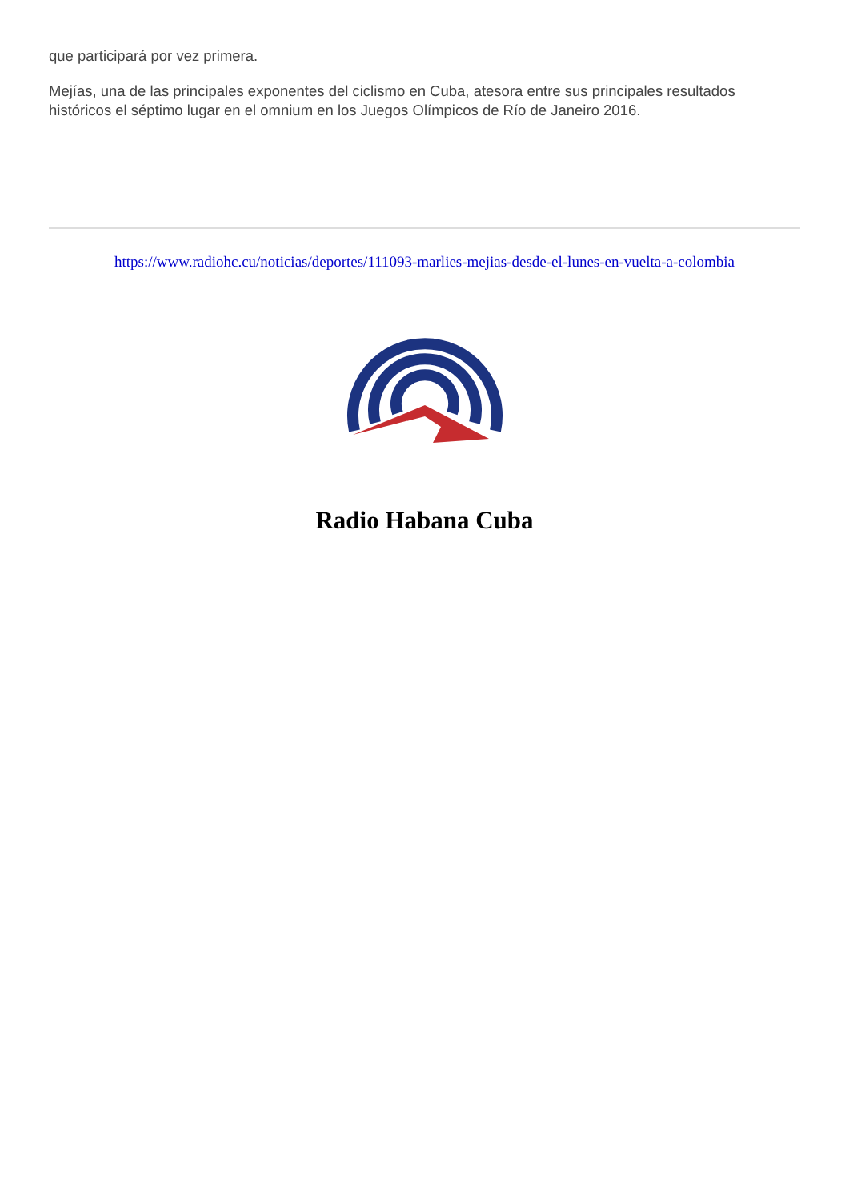que participará por vez primera.
Mejías, una de las principales exponentes del ciclismo en Cuba, atesora entre sus principales resultados históricos el séptimo lugar en el omnium en los Juegos Olímpicos de Río de Janeiro 2016.
https://www.radiohc.cu/noticias/deportes/111093-marlies-mejias-desde-el-lunes-en-vuelta-a-colombia
Radio Habana Cuba